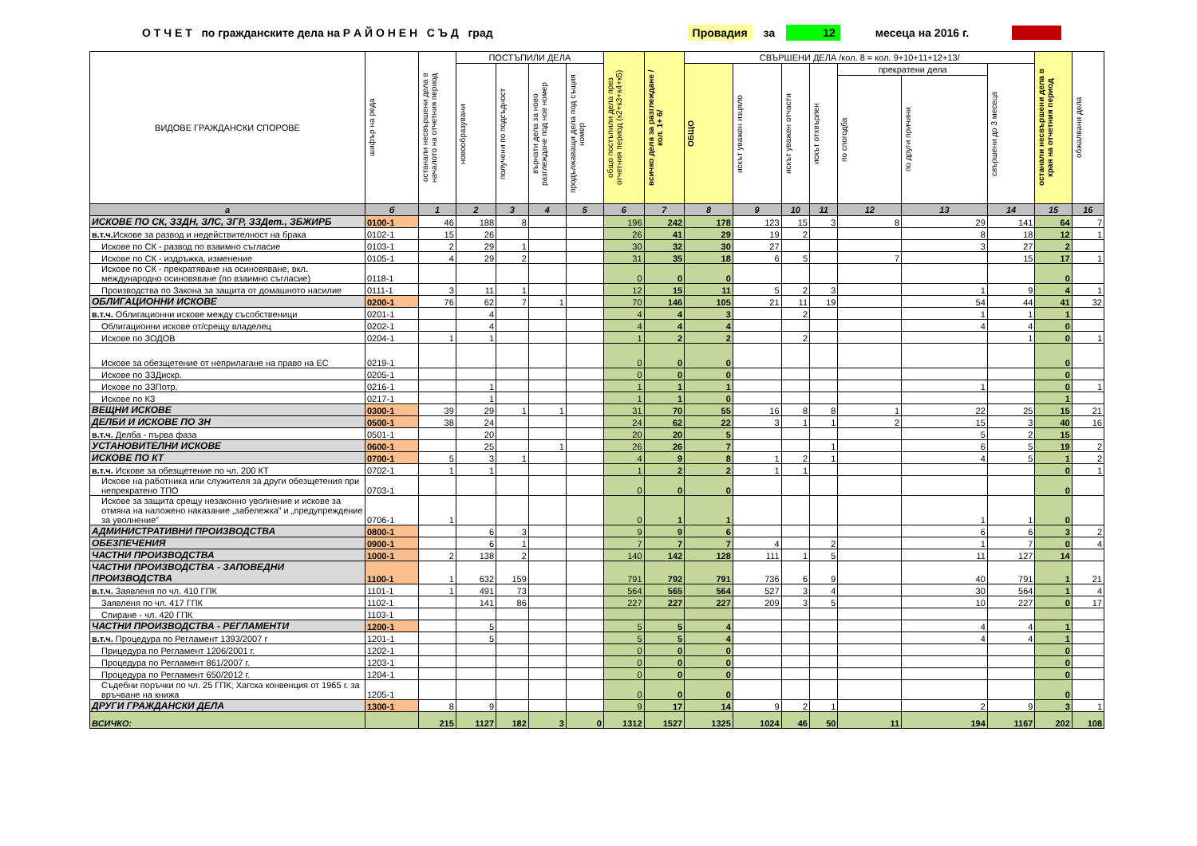О Т Ч Е Т по гражданските дела на Р А Й О Н Е Н С Ъ Д град Провадия за 12 месеца на 2016 г.
| ВИДОВЕ ГРАЖДАНСКИ СПОРОВЕ | шифър на реда | останали несвършени дела в началото на отчетния период | ПОСТЪПИЛИ ДЕЛА | | | | общо постъпили дела през отчетния период (к2+к3+к4+к5) | всичко дела за разглеждане /кол. 1+ 6/ | СВЪРШЕНИ ДЕЛА /кол. 8 = кол. 9+10+11+12+13/ | | | | | | | останали несвършени дела в края на отчетния период | обжалвани дела |
| --- | --- | --- | --- | --- | --- | --- | --- | --- | --- | --- | --- | --- | --- | --- | --- | --- | --- |
| | | | новообразувани | получени по подсъдност | върнати дела за ново разглеждане под нов номер | продължаващи дела под същия номер | | | ОБЩО | искът уважен изцяло | искът уважен отчасти | искът отхвърлен | прекратени дела | | свършени до 3 месеца | | |
| | | | | | | | | | | | | | по спогодба | по други причини | | | |
| а | б | 1 | 2 | 3 | 4 | 5 | 6 | 7 | 8 | 9 | 10 | 11 | 12 | 13 | 14 | 15 | 16 |
| ИСКОВЕ ПО СК, ЗЗДН, ЗЛС, ЗГР, ЗЗДет., ЗБЖИРБ | 0100-1 | 46 | 188 | 8 | | | 196 | 242 | 178 | 123 | 15 | 3 | 8 | 29 | 141 | 64 | 7 |
| в.т.ч. Искове за развод и недействителност на брака | 0102-1 | 15 | 26 | | | | 26 | 41 | 29 | 19 | 2 | | | 8 | 18 | 12 | 1 |
| Искове по СК - развод по взаимно съгласие | 0103-1 | 2 | 29 | 1 | | | 30 | 32 | 30 | 27 | | | | 3 | 27 | 2 | |
| Искове по СК - издръжка, изменение | 0105-1 | 4 | 29 | 2 | | | 31 | 35 | 18 | 6 | 5 | | 7 | | 15 | 17 | 1 |
| Искове по СК - прекратяване на осиновяване, вкл. международно осиновяване (по взаимно съгласие) | 0118-1 | | | | | | 0 | 0 | 0 | | | | | | | 0 | |
| Производства по Закона за защита от домашното насилие | 0111-1 | 3 | 11 | 1 | | | 12 | 15 | 11 | 5 | 2 | 3 | | 1 | 9 | 4 | 1 |
| ОБЛИГАЦИОННИ ИСКОВЕ | 0200-1 | 76 | 62 | 7 | 1 | | 70 | 146 | 105 | 21 | 11 | 19 | | 54 | 44 | 41 | 32 |
| в.т.ч. Облигационни искове между съсобственици | 0201-1 | | 4 | | | | 4 | 4 | 3 | | 2 | | | 1 | 1 | 1 | |
| Облигационни искове от/срещу владелец | 0202-1 | | 4 | | | | 4 | 4 | 4 | | | | | 4 | 4 | 0 | |
| Искове по ЗОДОВ | 0204-1 | 1 | 1 | | | | 1 | 2 | 2 | | 2 | | | | 1 | 0 | 1 |
| Искове за обезщетение от неприлагане на право на ЕС | 0219-1 | | | | | | 0 | 0 | 0 | | | | | | | 0 | |
| Искове по ЗЗДискр. | 0205-1 | | | | | | 0 | 0 | 0 | | | | | | | 0 | |
| Искове по ЗЗПотр. | 0216-1 | | 1 | | | | 1 | 1 | 1 | | | | | 1 | | 0 | 1 |
| Искове по КЗ | 0217-1 | | 1 | | | | 1 | 1 | 0 | | | | | | | 1 | |
| ВЕЩНИ ИСКОВЕ | 0300-1 | 39 | 29 | 1 | 1 | | 31 | 70 | 55 | 16 | 8 | 8 | 1 | 22 | 25 | 15 | 21 |
| ДЕЛБИ И ИСКОВЕ ПО ЗН | 0500-1 | 38 | 24 | | | | 24 | 62 | 22 | 3 | 1 | 1 | 2 | 15 | 3 | 40 | 16 |
| в.т.ч. Делба - първа фаза | 0501-1 | | 20 | | | | 20 | 20 | 5 | | | | | 5 | 2 | 15 | |
| УСТАНОВИТЕЛНИ ИСКОВЕ | 0600-1 | | 25 | | 1 | | 26 | 26 | 7 | | | 1 | | 6 | 5 | 19 | 2 |
| ИСКОВЕ ПО КТ | 0700-1 | 5 | 3 | 1 | | | 4 | 9 | 8 | 1 | 2 | 1 | | 4 | 5 | 1 | 2 |
| в.т.ч. Искове за обезщетение по чл. 200 КТ | 0702-1 | 1 | 1 | | | | 1 | 2 | 2 | 1 | 1 | | | | | 0 | 1 |
| Искове на работника или служителя за други обезщетения при непрекратено ТПО | 0703-1 | | | | | | 0 | 0 | 0 | | | | | | | 0 | |
| Искове за защита срещу незаконно уволнение и искове за отмяна на наложено наказание „забележка” и „предупреждение за уволнение” | 0706-1 | 1 | | | | | 0 | 1 | 1 | | | | | 1 | 1 | 0 | |
| АДМИНИСТРАТИВНИ ПРОИЗВОДСТВА | 0800-1 | | 6 | 3 | | | 9 | 9 | 6 | | | | | 6 | 6 | 3 | 2 |
| ОБЕЗПЕЧЕНИЯ | 0900-1 | | 6 | 1 | | | 7 | 7 | 7 | 4 | | 2 | | 1 | 7 | 0 | 4 |
| ЧАСТНИ ПРОИЗВОДСТВА | 1000-1 | 2 | 138 | 2 | | | 140 | 142 | 128 | 111 | 1 | 5 | | 11 | 127 | 14 | |
| ЧАСТНИ ПРОИЗВОДСТВА - ЗАПОВЕДНИ ПРОИЗВОДСТВА | 1100-1 | 1 | 632 | 159 | | | 791 | 792 | 791 | 736 | 6 | 9 | | 40 | 791 | 1 | 21 |
| в.т.ч. Заявленя по чл. 410 ГПК | 1101-1 | 1 | 491 | 73 | | | 564 | 565 | 564 | 527 | 3 | 4 | | 30 | 564 | 1 | 4 |
| Заявленя по чл. 417 ГПК | 1102-1 | | 141 | 86 | | | 227 | 227 | 227 | 209 | 3 | 5 | | 10 | 227 | 0 | 17 |
| Спиране - чл. 420 ГПК | 1103-1 | | | | | | | | | | | | | | | | |
| ЧАСТНИ ПРОИЗВОДСТВА - РЕГЛАМЕНТИ | 1200-1 | | 5 | | | | 5 | 5 | 4 | | | | | 4 | 4 | 1 | |
| в.т.ч. Процедура по Регламент 1393/2007 г | 1201-1 | | 5 | | | | 5 | 5 | 4 | | | | | 4 | 4 | 1 | |
| Прицедура по Регламент 1206/2001 г. | 1202-1 | | | | | | 0 | 0 | 0 | | | | | | | 0 | |
| Процедура по Регламент 861/2007 г. | 1203-1 | | | | | | 0 | 0 | 0 | | | | | | | 0 | |
| Процедура по Регламент 650/2012 г. | 1204-1 | | | | | | 0 | 0 | 0 | | | | | | | 0 | |
| Съдебни поръчки по чл. 25 ГПК; Хагска конвенция от 1965 г. за връчване на книжа | 1205-1 | | | | | | 0 | 0 | 0 | | | | | | | 0 | |
| ДРУГИ ГРАЖДАНСКИ ДЕЛА | 1300-1 | 8 | 9 | | | | 9 | 17 | 14 | 9 | 2 | 1 | | 2 | 9 | 3 | 1 |
| ВСИЧКО: | | 215 | 1127 | 182 | 3 | 0 | 1312 | 1527 | 1325 | 1024 | 46 | 50 | 11 | 194 | 1167 | 202 | 108 |